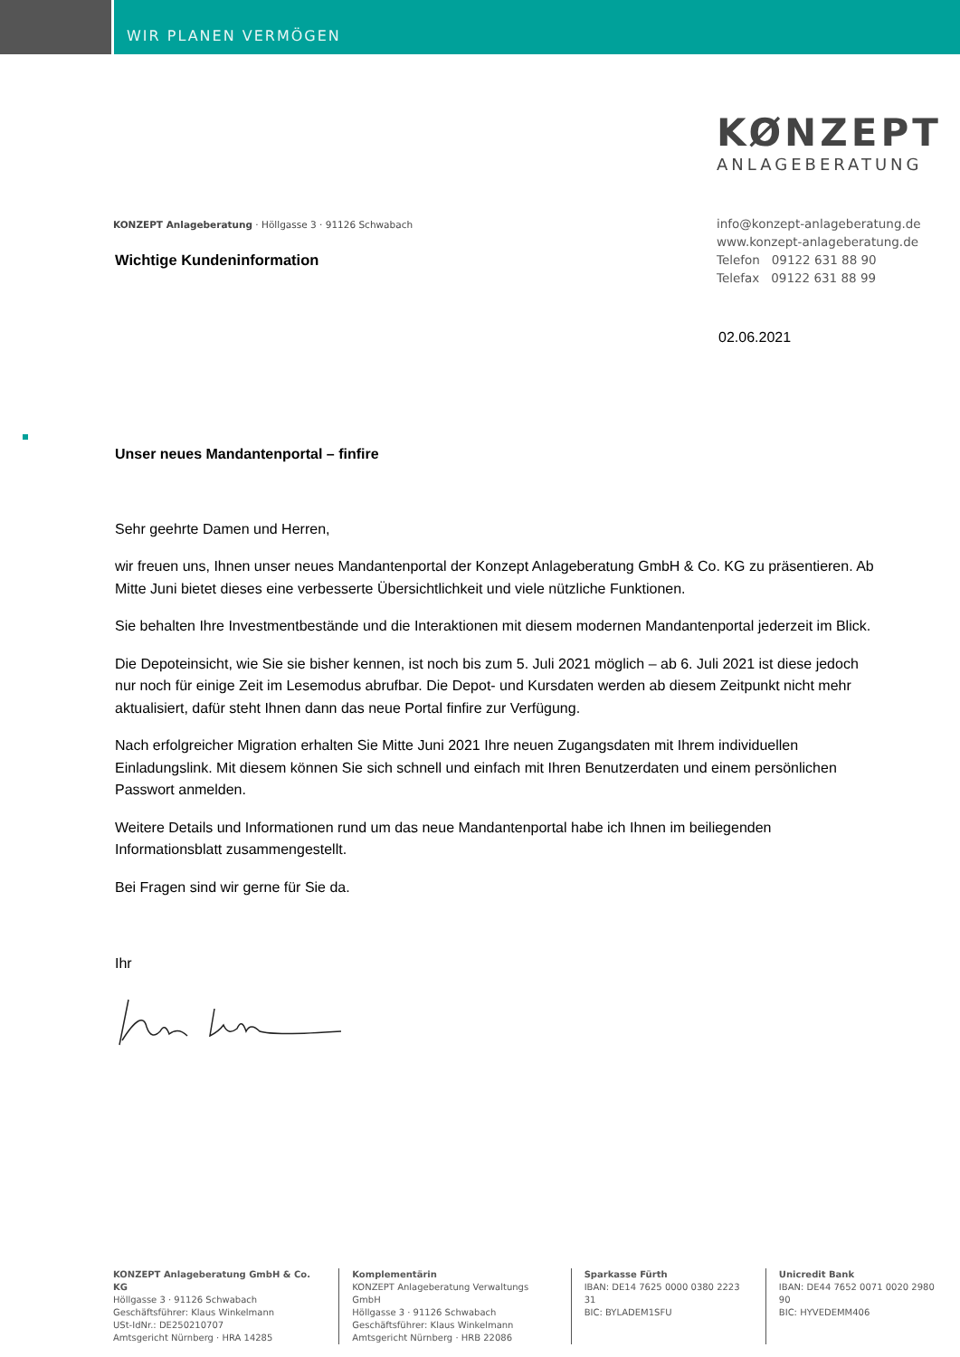WIR PLANEN VERMÖGEN
KØNZEPT
ANLAGEBERATUNG
KONZEPT Anlageberatung · Höllgasse 3 · 91126 Schwabach
Wichtige Kundeninformation
info@konzept-anlageberatung.de
www.konzept-anlageberatung.de
Telefon 09122 631 88 90
Telefax 09122 631 88 99
02.06.2021
Unser neues Mandantenportal – finfire
Sehr geehrte Damen und Herren,
wir freuen uns, Ihnen unser neues Mandantenportal der Konzept Anlageberatung GmbH & Co. KG zu präsentieren. Ab Mitte Juni bietet dieses eine verbesserte Übersichtlichkeit und viele nützliche Funktionen.
Sie behalten Ihre Investmentbestände und die Interaktionen mit diesem modernen Mandantenportal jederzeit im Blick.
Die Depoteinsicht, wie Sie sie bisher kennen, ist noch bis zum 5. Juli 2021 möglich – ab 6. Juli 2021 ist diese jedoch nur noch für einige Zeit im Lesemodus abrufbar. Die Depot- und Kursdaten werden ab diesem Zeitpunkt nicht mehr aktualisiert, dafür steht Ihnen dann das neue Portal finfire zur Verfügung.
Nach erfolgreicher Migration erhalten Sie Mitte Juni 2021 Ihre neuen Zugangsdaten mit Ihrem individuellen Einladungslink. Mit diesem können Sie sich schnell und einfach mit Ihren Benutzerdaten und einem persönlichen Passwort anmelden.
Weitere Details und Informationen rund um das neue Mandantenportal habe ich Ihnen im beiliegenden Informationsblatt zusammengestellt.
Bei Fragen sind wir gerne für Sie da.
Ihr
KONZEPT Anlageberatung GmbH & Co. KG
Höllgasse 3 · 91126 Schwabach
Geschäftsführer: Klaus Winkelmann
USt-IdNr.: DE250210707
Amtsgericht Nürnberg · HRA 14285
Komplementärin
KONZEPT Anlageberatung Verwaltungs GmbH
Höllgasse 3 · 91126 Schwabach
Geschäftsführer: Klaus Winkelmann
Amtsgericht Nürnberg · HRB 22086
Sparkasse Fürth
IBAN: DE14 7625 0000 0380 2223 31
BIC: BYLADEM1SFU
Unicredit Bank
IBAN: DE44 7652 0071 0020 2980 90
BIC: HYVEDEMM406